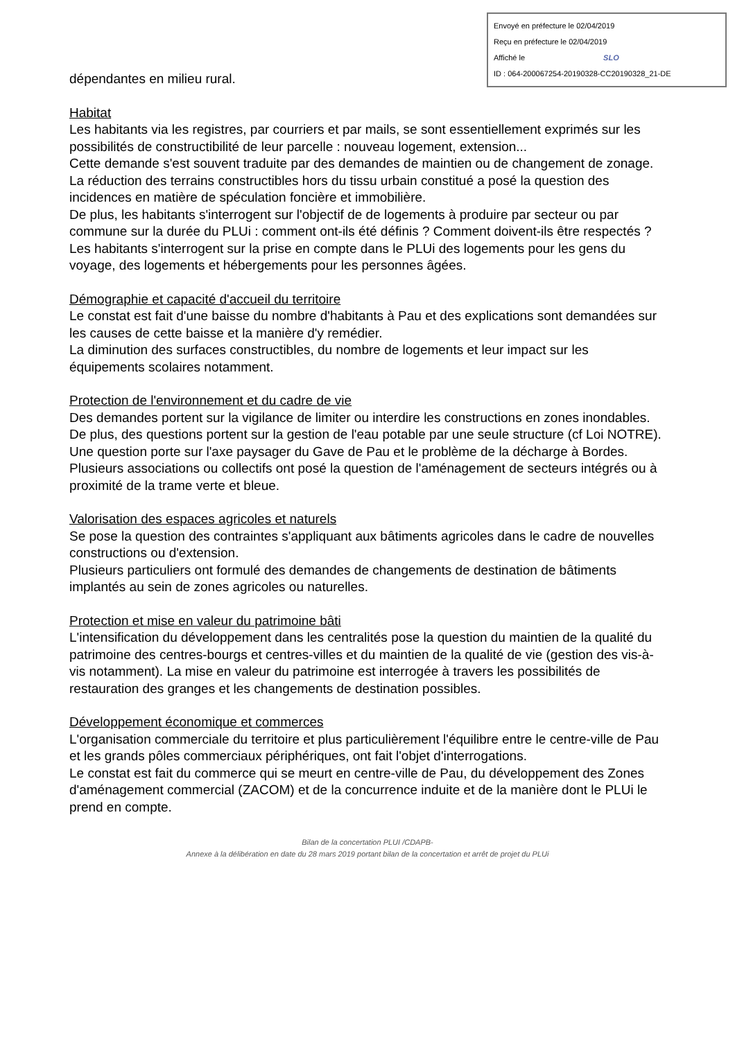Envoyé en préfecture le 02/04/2019
Reçu en préfecture le 02/04/2019
Affiché le SLO
ID : 064-200067254-20190328-CC20190328_21-DE
dépendantes en milieu rural.
Habitat
Les habitants via les registres, par courriers et par mails, se sont essentiellement exprimés sur les possibilités de constructibilité de leur parcelle : nouveau logement, extension...
Cette demande s'est souvent traduite par des demandes de maintien ou de changement de zonage.
La réduction des terrains constructibles hors du tissu urbain constitué a posé la question des incidences en matière de spéculation foncière et immobilière.
De plus, les habitants s'interrogent sur l'objectif de de logements à produire par secteur ou par commune sur la durée du PLUi : comment ont-ils été définis ? Comment doivent-ils être respectés ?
Les habitants s'interrogent sur la prise en compte dans le PLUi des logements pour les gens du voyage, des logements et hébergements pour les personnes âgées.
Démographie et capacité d'accueil du territoire
Le constat est fait d'une baisse du nombre d'habitants à Pau et des explications sont demandées sur les causes de cette baisse et la manière d'y remédier.
La diminution des surfaces constructibles, du nombre de logements et leur impact sur les équipements scolaires notamment.
Protection de l'environnement et du cadre de vie
Des demandes portent sur la vigilance de limiter ou interdire les constructions en zones inondables. De plus, des questions portent sur la gestion de l'eau potable par une seule structure (cf Loi NOTRE).
Une question porte sur l'axe paysager du Gave de Pau et le problème de la décharge à Bordes.
Plusieurs associations ou collectifs ont posé la question de l'aménagement de secteurs intégrés ou à proximité de la trame verte et bleue.
Valorisation des espaces agricoles et naturels
Se pose la question des contraintes s'appliquant aux bâtiments agricoles dans le cadre de nouvelles constructions ou d'extension.
Plusieurs particuliers ont formulé des demandes de changements de destination de bâtiments implantés au sein de zones agricoles ou naturelles.
Protection et mise en valeur du patrimoine bâti
L'intensification du développement dans les centralités pose la question du maintien de la qualité du patrimoine des centres-bourgs et centres-villes et du maintien de la qualité de vie (gestion des vis-à-vis notamment). La mise en valeur du patrimoine est interrogée à travers les possibilités de restauration des granges et les changements de destination possibles.
Développement économique et commerces
L'organisation commerciale du territoire et plus particulièrement l'équilibre entre le centre-ville de Pau et les grands pôles commerciaux périphériques, ont fait l'objet d'interrogations.
Le constat est fait du commerce qui se meurt en centre-ville de Pau, du développement des Zones d'aménagement commercial (ZACOM) et de la concurrence induite et de la manière dont le PLUi le prend en compte.
Bilan de la concertation PLUI /CDAPB-
Annexe à la délibération en date du 28 mars 2019 portant bilan de la concertation et arrêt de projet du PLUi